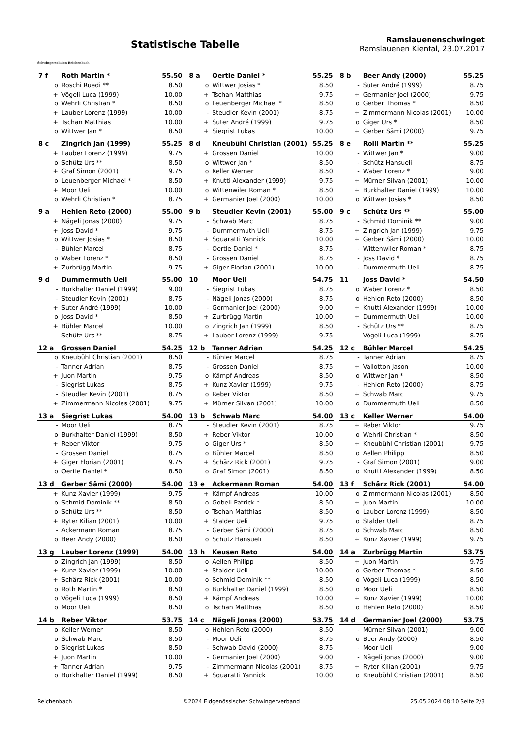Schwingersektion Reichenbach
Statistische Tabelle
Ramslauenenschwinget
Ramslauenen Kiental, 23.07.2017
| 7 f | Roth Martin * | 55.50 |
| --- | --- | --- |
| o | Roschi Ruedi ** | 8.50 |
| + | Vögeli Luca (1999) | 10.00 |
| o | Wehrli Christian * | 8.50 |
| + | Lauber Lorenz (1999) | 10.00 |
| + | Tschan Matthias | 10.00 |
| o | Wittwer Jan * | 8.50 |
| 8 a | Oertle Daniel * | 55.25 |
| --- | --- | --- |
| o | Wittwer Josias * | 8.50 |
| + | Tschan Matthias | 9.75 |
| o | Leuenberger Michael * | 8.50 |
| - | Steudler Kevin (2001) | 8.75 |
| + | Suter André (1999) | 9.75 |
| + | Siegrist Lukas | 10.00 |
| 8 b | Beer Andy (2000) | 55.25 |
| --- | --- | --- |
| - | Suter André (1999) | 8.75 |
| + | Germanier Joel (2000) | 9.75 |
| o | Gerber Thomas * | 8.50 |
| + | Zimmermann Nicolas (2001) | 10.00 |
| o | Giger Urs * | 8.50 |
| + | Gerber Sämi (2000) | 9.75 |
| 8 c | Zingrich Jan (1999) | 55.25 |
| --- | --- | --- |
| + | Lauber Lorenz (1999) | 9.75 |
| o | Schütz Urs ** | 8.50 |
| + | Graf Simon (2001) | 9.75 |
| o | Leuenberger Michael * | 8.50 |
| + | Moor Ueli | 10.00 |
| o | Wehrli Christian * | 8.75 |
| 8 d | Kneubühl Christian (2001) | 55.25 |
| --- | --- | --- |
| + | Grossen Daniel | 10.00 |
| o | Wittwer Jan * | 8.50 |
| o | Keller Werner | 8.50 |
| + | Knutti Alexander (1999) | 9.75 |
| o | Wittenwiler Roman * | 8.50 |
| + | Germanier Joel (2000) | 10.00 |
| 8 e | Rolli Martin ** | 55.25 |
| --- | --- | --- |
| - | Wittwer Jan * | 9.00 |
| - | Schütz Hansueli | 8.75 |
| - | Waber Lorenz * | 9.00 |
| + | Mürner Silvan (2001) | 10.00 |
| + | Burkhalter Daniel (1999) | 10.00 |
| o | Wittwer Josias * | 8.50 |
| 9 a | Hehlen Reto (2000) | 55.00 |
| --- | --- | --- |
| + | Nägeli Jonas (2000) | 9.75 |
| + | Joss David * | 9.75 |
| o | Wittwer Josias * | 8.50 |
| - | Bühler Marcel | 8.75 |
| o | Waber Lorenz * | 8.50 |
| + | Zurbrügg Martin | 9.75 |
| 9 b | Steudler Kevin (2001) | 55.00 |
| --- | --- | --- |
| - | Schwab Marc | 8.75 |
| - | Dummermuth Ueli | 8.75 |
| + | Squaratti Yannick | 10.00 |
| - | Oertle Daniel * | 8.75 |
| - | Grossen Daniel | 8.75 |
| + | Giger Florian (2001) | 10.00 |
| 9 c | Schütz Urs ** | 55.00 |
| --- | --- | --- |
| - | Schmid Dominik ** | 9.00 |
| + | Zingrich Jan (1999) | 9.75 |
| + | Gerber Sämi (2000) | 10.00 |
| - | Wittenwiler Roman * | 8.75 |
| - | Joss David * | 8.75 |
| - | Dummermuth Ueli | 8.75 |
| 9 d | Dummermuth Ueli | 55.00 |
| --- | --- | --- |
| - | Burkhalter Daniel (1999) | 9.00 |
| - | Steudler Kevin (2001) | 8.75 |
| + | Suter André (1999) | 10.00 |
| o | Joss David * | 8.50 |
| + | Bühler Marcel | 10.00 |
| - | Schütz Urs ** | 8.75 |
| 10 | Moor Ueli | 54.75 |
| --- | --- | --- |
| - | Siegrist Lukas | 8.75 |
| - | Nägeli Jonas (2000) | 8.75 |
| - | Germanier Joel (2000) | 9.00 |
| + | Zurbrügg Martin | 10.00 |
| o | Zingrich Jan (1999) | 8.50 |
| + | Lauber Lorenz (1999) | 9.75 |
| 11 | Joss David * | 54.50 |
| --- | --- | --- |
| o | Waber Lorenz * | 8.50 |
| o | Hehlen Reto (2000) | 8.50 |
| + | Knutti Alexander (1999) | 10.00 |
| + | Dummermuth Ueli | 10.00 |
| - | Schütz Urs ** | 8.75 |
| - | Vögeli Luca (1999) | 8.75 |
| 12 a | Grossen Daniel | 54.25 |
| --- | --- | --- |
| o | Kneubühl Christian (2001) | 8.50 |
| - | Tanner Adrian | 8.75 |
| + | Juon Martin | 9.75 |
| - | Siegrist Lukas | 8.75 |
| - | Steudler Kevin (2001) | 8.75 |
| + | Zimmermann Nicolas (2001) | 9.75 |
| 12 b | Tanner Adrian | 54.25 |
| --- | --- | --- |
| - | Bühler Marcel | 8.75 |
| - | Grossen Daniel | 8.75 |
| o | Kämpf Andreas | 8.50 |
| + | Kunz Xavier (1999) | 9.75 |
| o | Reber Viktor | 8.50 |
| + | Mürner Silvan (2001) | 10.00 |
| 12 c | Bühler Marcel | 54.25 |
| --- | --- | --- |
| - | Tanner Adrian | 8.75 |
| + | Vallotton Jason | 10.00 |
| o | Wittwer Jan * | 8.50 |
| - | Hehlen Reto (2000) | 8.75 |
| + | Schwab Marc | 9.75 |
| o | Dummermuth Ueli | 8.50 |
| 13 a | Siegrist Lukas | 54.00 |
| --- | --- | --- |
| - | Moor Ueli | 8.75 |
| o | Burkhalter Daniel (1999) | 8.50 |
| + | Reber Viktor | 9.75 |
| - | Grossen Daniel | 8.75 |
| + | Giger Florian (2001) | 9.75 |
| o | Oertle Daniel * | 8.50 |
| 13 b | Schwab Marc | 54.00 |
| --- | --- | --- |
| - | Steudler Kevin (2001) | 8.75 |
| + | Reber Viktor | 10.00 |
| o | Giger Urs * | 8.50 |
| o | Bühler Marcel | 8.50 |
| + | Schärz Rick (2001) | 9.75 |
| o | Graf Simon (2001) | 8.50 |
| 13 c | Keller Werner | 54.00 |
| --- | --- | --- |
| + | Reber Viktor | 9.75 |
| o | Wehrli Christian * | 8.50 |
| + | Kneubühl Christian (2001) | 9.75 |
| o | Aellen Philipp | 8.50 |
| - | Graf Simon (2001) | 9.00 |
| o | Knutti Alexander (1999) | 8.50 |
| 13 d | Gerber Sämi (2000) | 54.00 |
| --- | --- | --- |
| + | Kunz Xavier (1999) | 9.75 |
| o | Schmid Dominik ** | 8.50 |
| o | Schütz Urs ** | 8.50 |
| + | Ryter Kilian (2001) | 10.00 |
| - | Ackermann Roman | 8.75 |
| o | Beer Andy (2000) | 8.50 |
| 13 e | Ackermann Roman | 54.00 |
| --- | --- | --- |
| + | Kämpf Andreas | 10.00 |
| o | Gobeli Patrick * | 8.50 |
| o | Tschan Matthias | 8.50 |
| + | Stalder Ueli | 9.75 |
| - | Gerber Sämi (2000) | 8.75 |
| o | Schütz Hansueli | 8.50 |
| 13 f | Schärz Rick (2001) | 54.00 |
| --- | --- | --- |
| o | Zimmermann Nicolas (2001) | 8.50 |
| + | Juon Martin | 10.00 |
| o | Lauber Lorenz (1999) | 8.50 |
| o | Stalder Ueli | 8.75 |
| o | Schwab Marc | 8.50 |
| + | Kunz Xavier (1999) | 9.75 |
| 13 g | Lauber Lorenz (1999) | 54.00 |
| --- | --- | --- |
| o | Zingrich Jan (1999) | 8.50 |
| + | Kunz Xavier (1999) | 10.00 |
| + | Schärz Rick (2001) | 10.00 |
| o | Roth Martin * | 8.50 |
| o | Vögeli Luca (1999) | 8.50 |
| o | Moor Ueli | 8.50 |
| 13 h | Keusen Reto | 54.00 |
| --- | --- | --- |
| o | Aellen Philipp | 8.50 |
| + | Stalder Ueli | 10.00 |
| o | Schmid Dominik ** | 8.50 |
| o | Burkhalter Daniel (1999) | 8.50 |
| + | Kämpf Andreas | 10.00 |
| o | Tschan Matthias | 8.50 |
| 14 a | Zurbrügg Martin | 53.75 |
| --- | --- | --- |
| + | Juon Martin | 9.75 |
| o | Gerber Thomas * | 8.50 |
| o | Vögeli Luca (1999) | 8.50 |
| o | Moor Ueli | 8.50 |
| + | Kunz Xavier (1999) | 10.00 |
| o | Hehlen Reto (2000) | 8.50 |
| 14 b | Reber Viktor | 53.75 |
| --- | --- | --- |
| o | Keller Werner | 8.50 |
| o | Schwab Marc | 8.50 |
| o | Siegrist Lukas | 8.50 |
| + | Juon Martin | 10.00 |
| + | Tanner Adrian | 9.75 |
| o | Burkhalter Daniel (1999) | 8.50 |
| 14 c | Nägeli Jonas (2000) | 53.75 |
| --- | --- | --- |
| o | Hehlen Reto (2000) | 8.50 |
| - | Moor Ueli | 8.75 |
| - | Schwab David (2000) | 8.75 |
| - | Germanier Joel (2000) | 9.00 |
| - | Zimmermann Nicolas (2001) | 8.75 |
| + | Squaratti Yannick | 10.00 |
| 14 d | Germanier Joel (2000) | 53.75 |
| --- | --- | --- |
| - | Mürner Silvan (2001) | 9.00 |
| o | Beer Andy (2000) | 8.50 |
| - | Moor Ueli | 9.00 |
| - | Nägeli Jonas (2000) | 9.00 |
| + | Ryter Kilian (2001) | 9.75 |
| o | Kneubühl Christian (2001) | 8.50 |
Reichenbach ©2024 Eidgenössischer Schwingerverband 25.05.2024 08:10 Seite 2/3